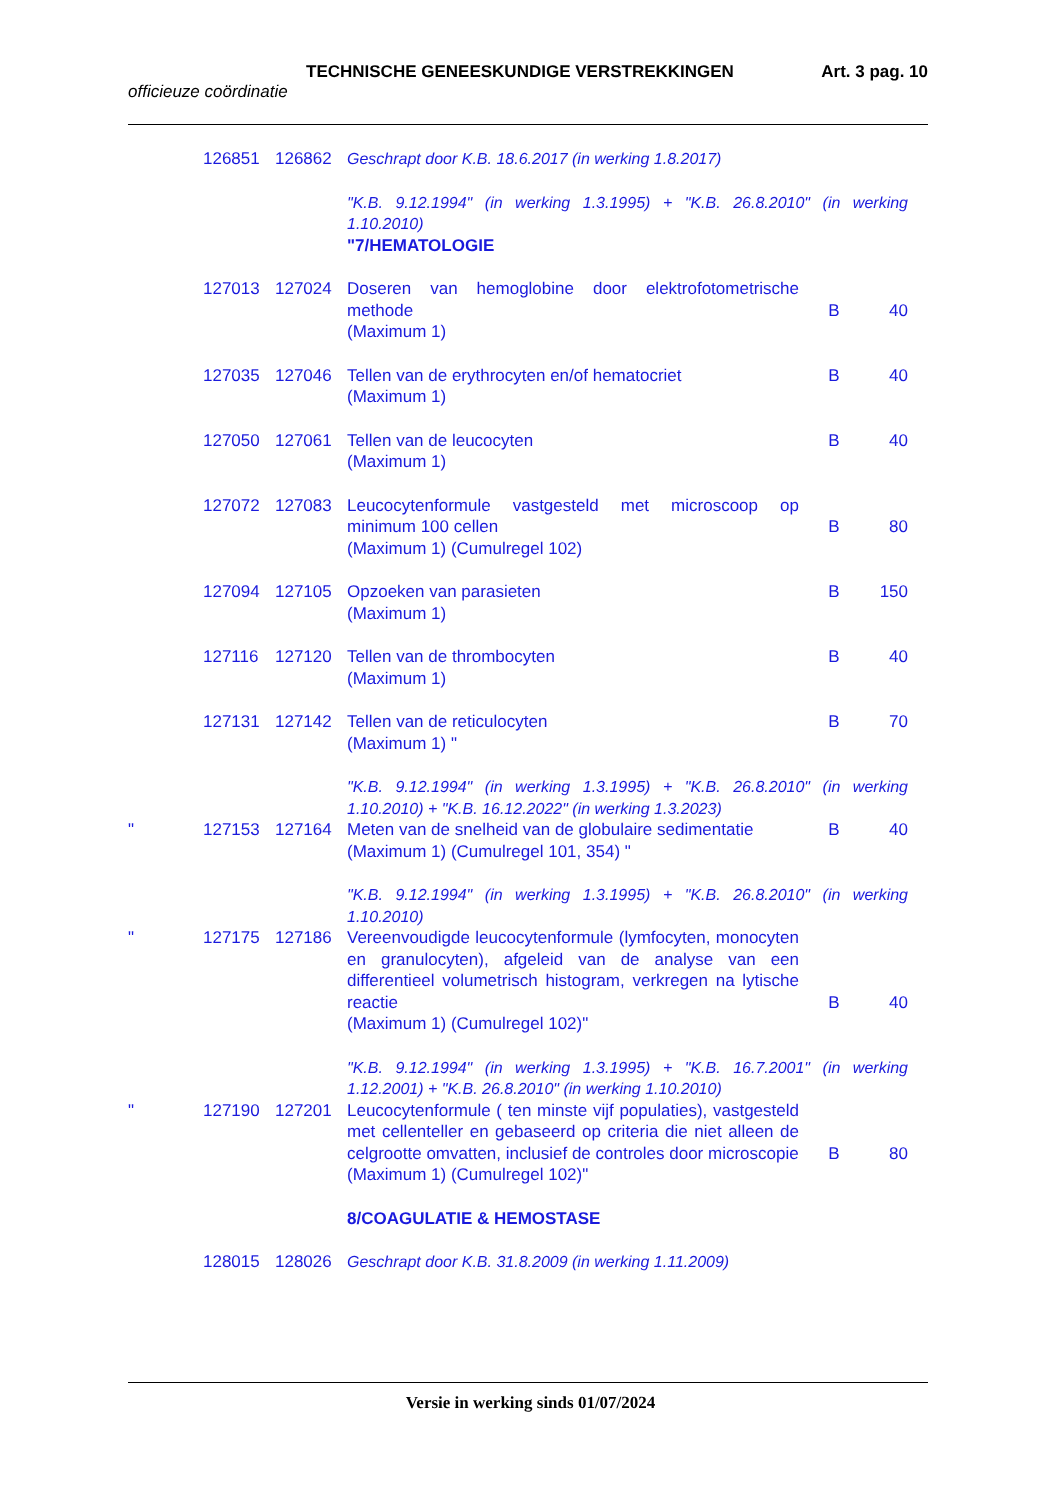TECHNISCHE GENEESKUNDIGE VERSTREKKINGEN Art. 3 pag. 10
officieuze coördinatie
| | 126851 | 126862 | Geschrapt door K.B. 18.6.2017 (in werking 1.8.2017) | | |
| | | | "K.B. 9.12.1994" (in werking 1.3.1995) + "K.B. 26.8.2010" (in werking 1.10.2010) "7/HEMATOLOGIE | | |
| | 127013 | 127024 | Doseren van hemoglobine door elektrofotometrische methode (Maximum 1) | B | 40 |
| | 127035 | 127046 | Tellen van de erythrocyten en/of hematocriet (Maximum 1) | B | 40 |
| | 127050 | 127061 | Tellen van de leucocyten (Maximum 1) | B | 40 |
| | 127072 | 127083 | Leucocytenformule vastgesteld met microscoop op minimum 100 cellen (Maximum 1) (Cumulregel 102) | B | 80 |
| | 127094 | 127105 | Opzoeken van parasieten (Maximum 1) | B | 150 |
| | 127116 | 127120 | Tellen van de thrombocyten (Maximum 1) | B | 40 |
| | 127131 | 127142 | Tellen van de reticulocyten (Maximum 1) " | B | 70 |
| | | | "K.B. 9.12.1994" (in werking 1.3.1995) + "K.B. 26.8.2010" (in werking 1.10.2010) + "K.B. 16.12.2022" (in werking 1.3.2023) | | |
| " | 127153 | 127164 | Meten van de snelheid van de globulaire sedimentatie (Maximum 1) (Cumulregel 101, 354) " | B | 40 |
| | | | "K.B. 9.12.1994" (in werking 1.3.1995) + "K.B. 26.8.2010" (in werking 1.10.2010) | | |
| " | 127175 | 127186 | Vereenvoudigde leucocytenformule (lymfocyten, monocyten en granulocyten), afgeleid van de analyse van een differentieel volumetrisch histogram, verkregen na lytische reactie (Maximum 1) (Cumulregel 102)" | B | 40 |
| | | | "K.B. 9.12.1994" (in werking 1.3.1995) + "K.B. 16.7.2001" (in werking 1.12.2001) + "K.B. 26.8.2010" (in werking 1.10.2010) | | |
| " | 127190 | 127201 | Leucocytenformule ( ten minste vijf populaties), vastgesteld met cellenteller en gebaseerd op criteria die niet alleen de celgrootte omvatten, inclusief de controles door microscopie (Maximum 1) (Cumulregel 102)" | B | 80 |
| | | | 8/COAGULATIE & HEMOSTASE | | |
| | 128015 | 128026 | Geschrapt door K.B. 31.8.2009 (in werking 1.11.2009) | | |
Versie in werking sinds 01/07/2024